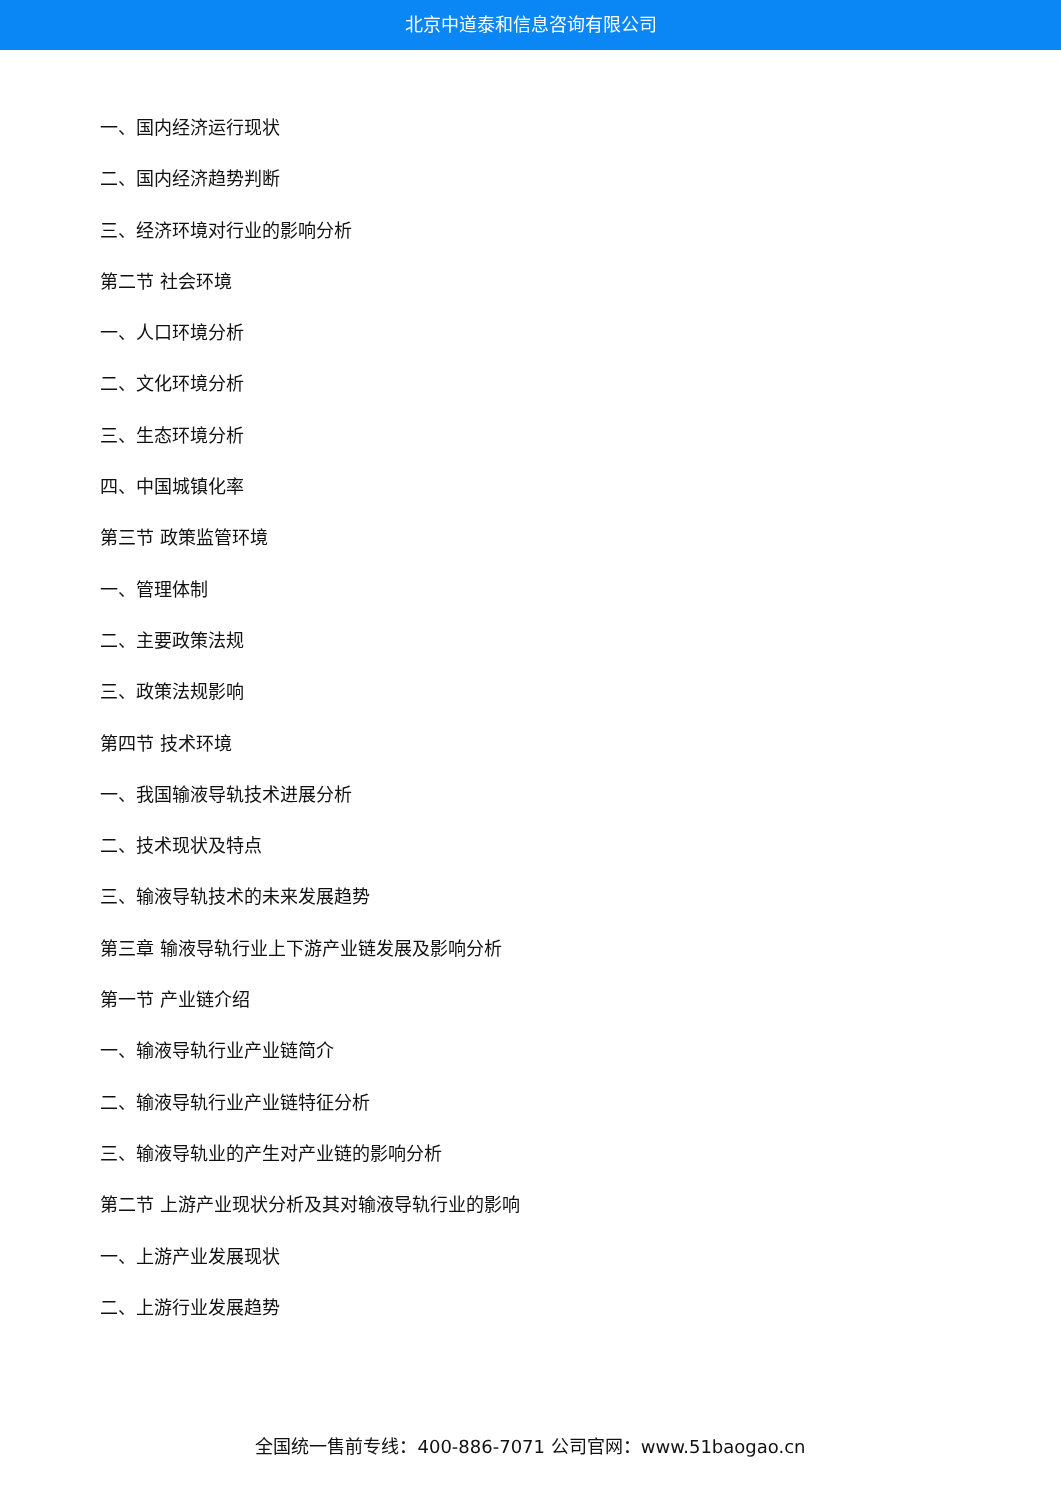北京中道泰和信息咨询有限公司
一、国内经济运行现状
二、国内经济趋势判断
三、经济环境对行业的影响分析
第二节 社会环境
一、人口环境分析
二、文化环境分析
三、生态环境分析
四、中国城镇化率
第三节 政策监管环境
一、管理体制
二、主要政策法规
三、政策法规影响
第四节 技术环境
一、我国输液导轨技术进展分析
二、技术现状及特点
三、输液导轨技术的未来发展趋势
第三章 输液导轨行业上下游产业链发展及影响分析
第一节 产业链介绍
一、输液导轨行业产业链简介
二、输液导轨行业产业链特征分析
三、输液导轨业的产生对产业链的影响分析
第二节 上游产业现状分析及其对输液导轨行业的影响
一、上游产业发展现状
二、上游行业发展趋势
全国统一售前专线：400-886-7071 公司官网：www.51baogao.cn